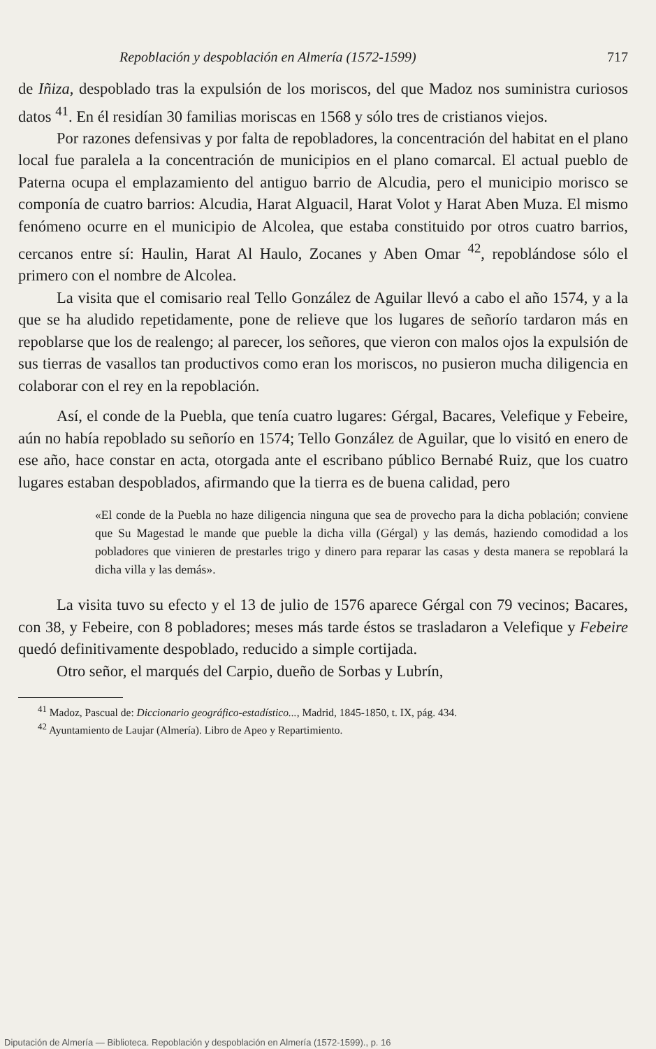Repoblación y despoblación en Almería (1572-1599) 717
de Iñiza, despoblado tras la expulsión de los moriscos, del que Madoz nos suministra curiosos datos <sup>41</sup>. En él residían 30 familias moriscas en 1568 y sólo tres de cristianos viejos.
Por razones defensivas y por falta de repobladores, la concentración del habitat en el plano local fue paralela a la concentración de municipios en el plano comarcal. El actual pueblo de Paterna ocupa el emplazamiento del antiguo barrio de Alcudia, pero el municipio morisco se componía de cuatro barrios: Alcudia, Harat Alguacil, Harat Volot y Harat Aben Muza. El mismo fenómeno ocurre en el municipio de Alcolea, que estaba constituido por otros cuatro barrios, cercanos entre sí: Haulin, Harat Al Haulo, Zocanes y Aben Omar <sup>42</sup>, repoblándose sólo el primero con el nombre de Alcolea.
La visita que el comisario real Tello González de Aguilar llevó a cabo el año 1574, y a la que se ha aludido repetidamente, pone de relieve que los lugares de señorío tardaron más en repoblarse que los de realengo; al parecer, los señores, que vieron con malos ojos la expulsión de sus tierras de vasallos tan productivos como eran los moriscos, no pusieron mucha diligencia en colaborar con el rey en la repoblación.
Así, el conde de la Puebla, que tenía cuatro lugares: Gérgal, Bacares, Velefique y Febeire, aún no había repoblado su señorío en 1574; Tello González de Aguilar, que lo visitó en enero de ese año, hace constar en acta, otorgada ante el escribano público Bernabé Ruiz, que los cuatro lugares estaban despoblados, afirmando que la tierra es de buena calidad, pero
«El conde de la Puebla no haze diligencia ninguna que sea de provecho para la dicha población; conviene que Su Magestad le mande que pueble la dicha villa (Gérgal) y las demás, haziendo comodidad a los pobladores que vinieren de prestarles trigo y dinero para reparar las casas y desta manera se repoblará la dicha villa y las demás».
La visita tuvo su efecto y el 13 de julio de 1576 aparece Gérgal con 79 vecinos; Bacares, con 38, y Febeire, con 8 pobladores; meses más tarde éstos se trasladaron a Velefique y Febeire quedó definitivamente despoblado, reducido a simple cortijada.
Otro señor, el marqués del Carpio, dueño de Sorbas y Lubrín,
<sup>41</sup> Madoz, Pascual de: Diccionario geográfico-estadístico..., Madrid, 1845-1850, t. IX, pág. 434.
<sup>42</sup> Ayuntamiento de Laujar (Almería). Libro de Apeo y Repartimiento.
Diputación de Almería — Biblioteca. Repoblación y despoblación en Almería (1572-1599)., p. 16